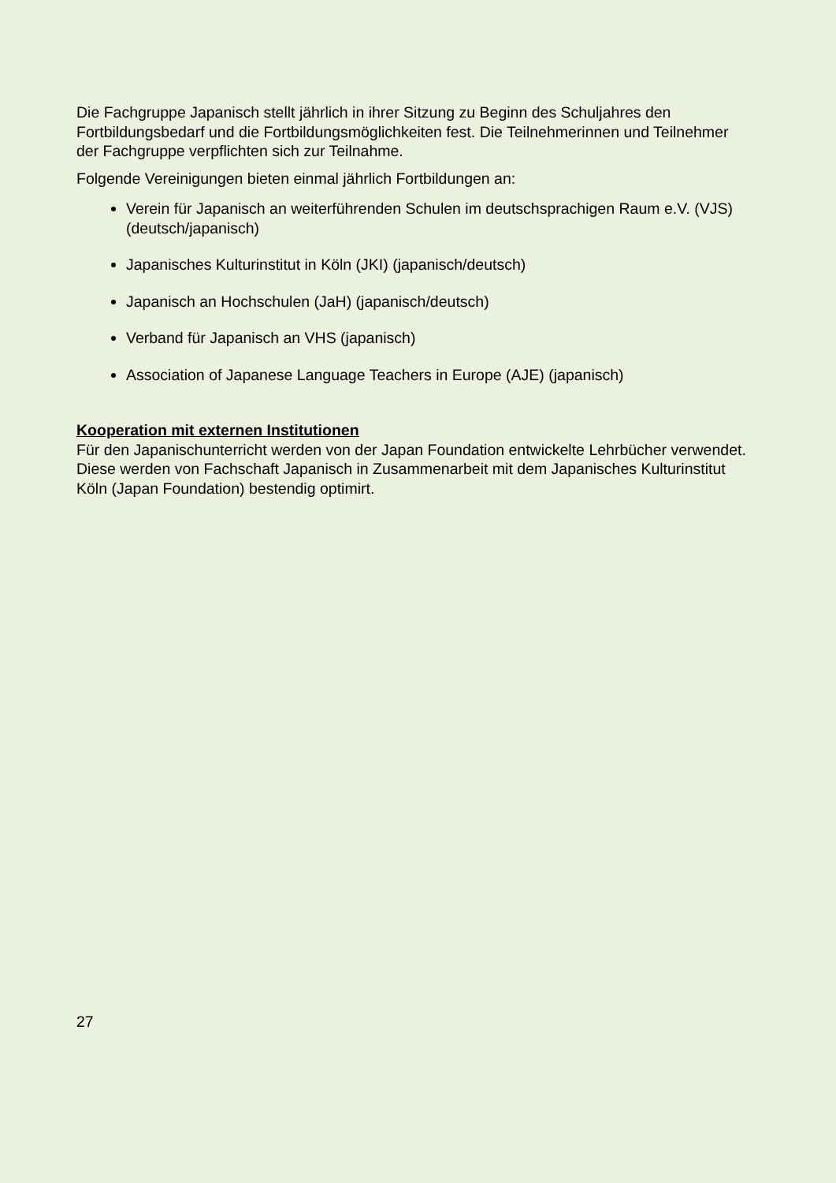Die Fachgruppe Japanisch stellt jährlich in ihrer Sitzung zu Beginn des Schuljahres den Fortbildungsbedarf und die Fortbildungsmöglichkeiten fest. Die Teilnehmerinnen und Teilnehmer der Fachgruppe verpflichten sich zur Teilnahme.
Folgende Vereinigungen bieten einmal jährlich Fortbildungen an:
Verein für Japanisch an weiterführenden Schulen im deutschsprachigen Raum e.V. (VJS) (deutsch/japanisch)
Japanisches Kulturinstitut in Köln (JKI) (japanisch/deutsch)
Japanisch an Hochschulen (JaH) (japanisch/deutsch)
Verband für Japanisch an VHS (japanisch)
Association of Japanese Language Teachers in Europe (AJE) (japanisch)
Kooperation mit externen Institutionen
Für den Japanischunterricht werden von der Japan Foundation entwickelte Lehrbücher verwendet. Diese werden von Fachschaft Japanisch in Zusammenarbeit mit dem Japanisches Kulturinstitut Köln (Japan Foundation) bestendig optimirt.
27